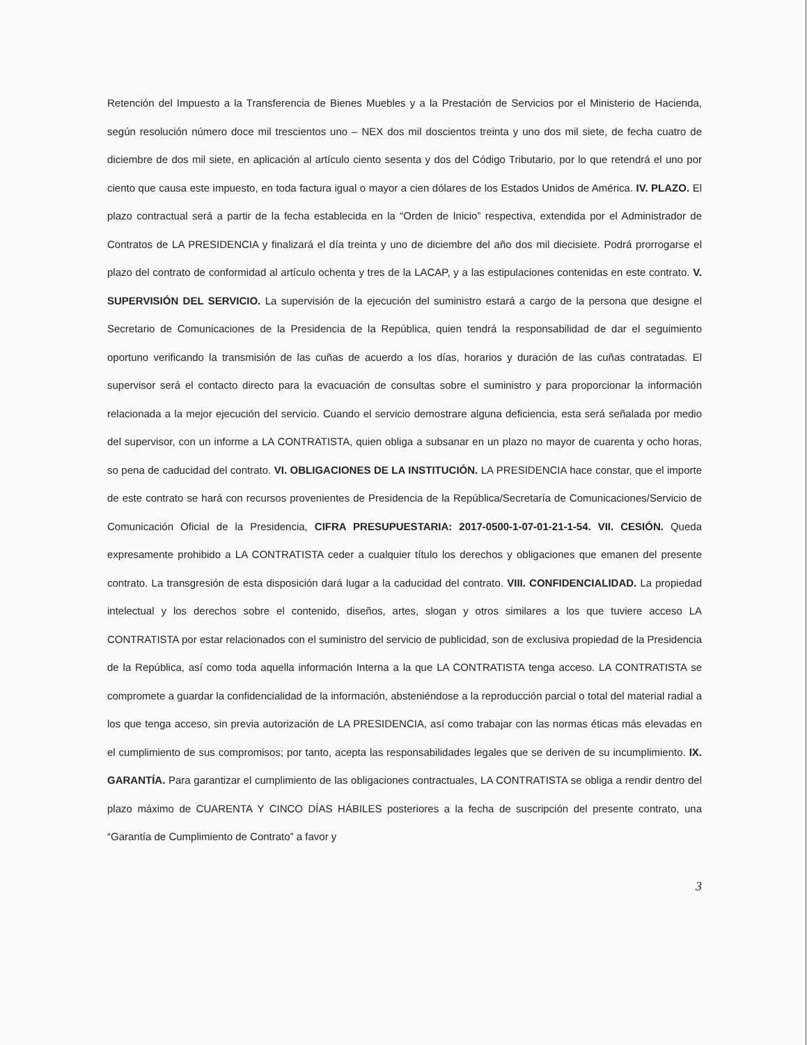Retención del Impuesto a la Transferencia de Bienes Muebles y a la Prestación de Servicios por el Ministerio de Hacienda, según resolución número doce mil trescientos uno – NEX dos mil doscientos treinta y uno dos mil siete, de fecha cuatro de diciembre de dos mil siete, en aplicación al artículo ciento sesenta y dos del Código Tributario, por lo que retendrá el uno por ciento que causa este impuesto, en toda factura igual o mayor a cien dólares de los Estados Unidos de América. IV. PLAZO. El plazo contractual será a partir de la fecha establecida en la “Orden de Inicio” respectiva, extendida por el Administrador de Contratos de LA PRESIDENCIA y finalizará el día treinta y uno de diciembre del año dos mil diecisiete. Podrá prorrogarse el plazo del contrato de conformidad al artículo ochenta y tres de la LACAP, y a las estipulaciones contenidas en este contrato. V. SUPERVISIÓN DEL SERVICIO. La supervisión de la ejecución del suministro estará a cargo de la persona que designe el Secretario de Comunicaciones de la Presidencia de la República, quien tendrá la responsabilidad de dar el seguimiento oportuno verificando la transmisión de las cuñas de acuerdo a los días, horarios y duración de las cuñas contratadas. El supervisor será el contacto directo para la evacuación de consultas sobre el suministro y para proporcionar la información relacionada a la mejor ejecución del servicio. Cuando el servicio demostrare alguna deficiencia, esta será señalada por medio del supervisor, con un informe a LA CONTRATISTA, quien obliga a subsanar en un plazo no mayor de cuarenta y ocho horas, so pena de caducidad del contrato. VI. OBLIGACIONES DE LA INSTITUCIÓN. LA PRESIDENCIA hace constar, que el importe de este contrato se hará con recursos provenientes de Presidencia de la República/Secretaría de Comunicaciones/Servicio de Comunicación Oficial de la Presidencia, CIFRA PRESUPUESTARIA: 2017-0500-1-07-01-21-1-54. VII. CESIÓN. Queda expresamente prohibido a LA CONTRATISTA ceder a cualquier título los derechos y obligaciones que emanen del presente contrato. La transgresión de esta disposición dará lugar a la caducidad del contrato. VIII. CONFIDENCIALIDAD. La propiedad intelectual y los derechos sobre el contenido, diseños, artes, slogan y otros similares a los que tuviere acceso LA CONTRATISTA por estar relacionados con el suministro del servicio de publicidad, son de exclusiva propiedad de la Presidencia de la República, así como toda aquella información Interna a la que LA CONTRATISTA tenga acceso. LA CONTRATISTA se compromete a guardar la confidencialidad de la información, absteniéndose a la reproducción parcial o total del material radial a los que tenga acceso, sin previa autorización de LA PRESIDENCIA, así como trabajar con las normas éticas más elevadas en el cumplimiento de sus compromisos; por tanto, acepta las responsabilidades legales que se deriven de su incumplimiento. IX. GARANTÍA. Para garantizar el cumplimiento de las obligaciones contractuales, LA CONTRATISTA se obliga a rendir dentro del plazo máximo de CUARENTA Y CINCO DÍAS HÁBILES posteriores a la fecha de suscripción del presente contrato, una “Garantía de Cumplimiento de Contrato” a favor y
3